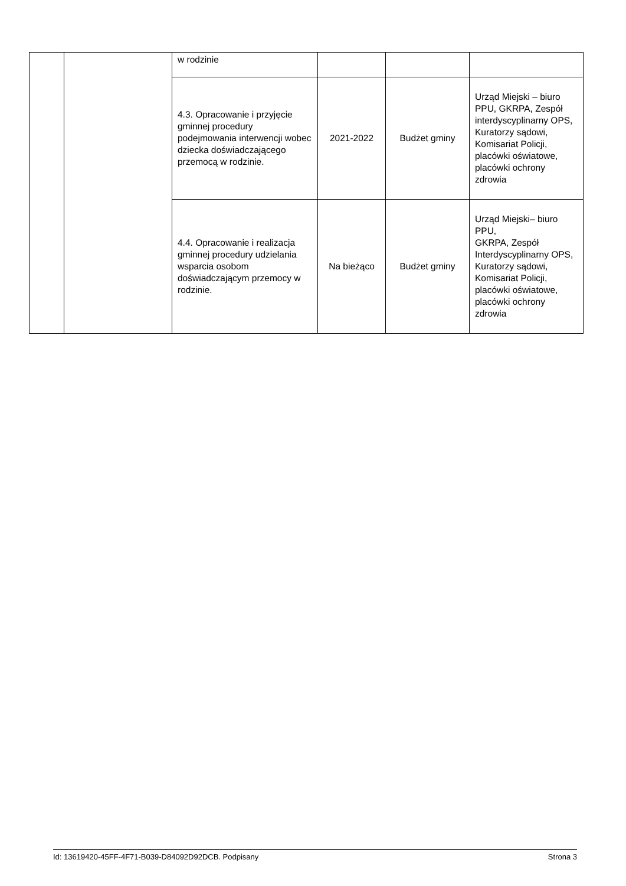| | | w rodzinie | | | |
| | | 4.3. Opracowanie i przyjęcie gminnej procedury podejmowania interwencji wobec dziecka doświadczającego przemocą w rodzinie. | 2021-2022 | Budżet gminy | Urząd Miejski – biuro PPU, GKRPA, Zespół interdyscyplinarny OPS, Kuratorzy sądowi, Komisariat Policji, placówki oświatowe, placówki ochrony zdrowia |
| | | 4.4. Opracowanie i realizacja gminnej procedury udzielania wsparcia osobom doświadczającym przemocy w rodzinie. | Na bieżąco | Budżet gminy | Urząd Miejski– biuro PPU, GKRPA, Zespół Interdyscyplinarny OPS, Kuratorzy sądowi, Komisariat Policji, placówki oświatowe, placówki ochrony zdrowia |
Id: 13619420-45FF-4F71-B039-D84092D92DCB. Podpisany Strona 3